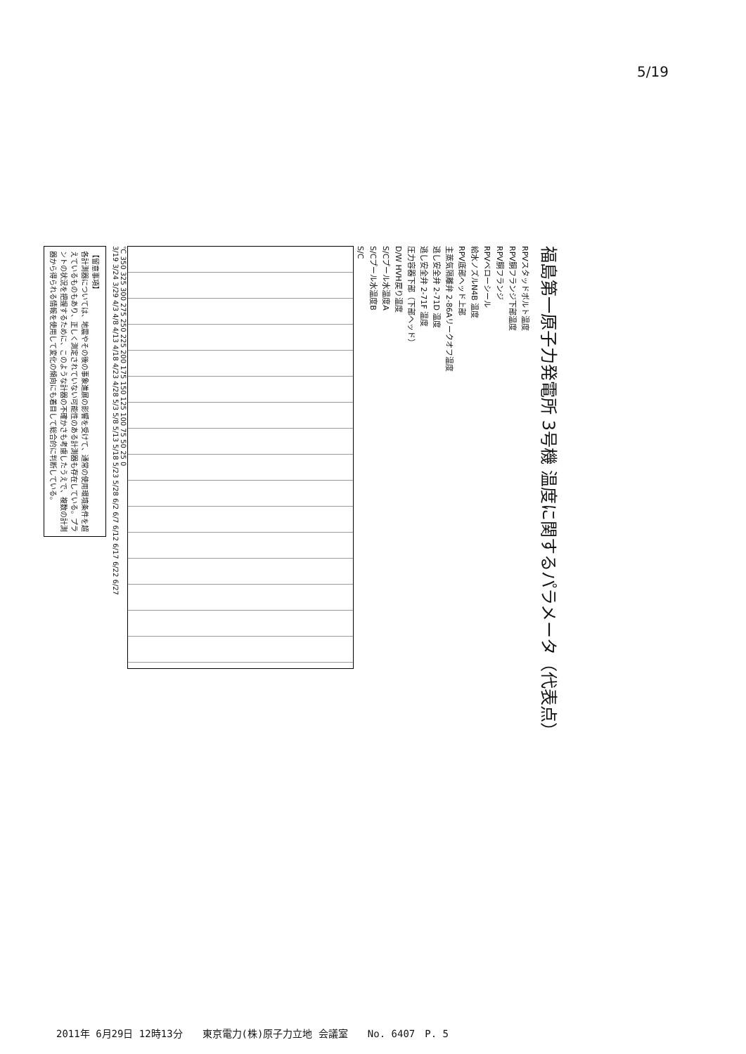5/19
福島第一原子力発電所 3号機 温度に関するパラメータ（代表点）
RPVスタッドボルト温度
RPV胴フランジ下部温度
RPV胴フランジ
RPVベローシール
給水ノズルN4B 温度
RPV底部ヘッド上部
主蒸気隔離弁 2-86Aリークオフ温度
逃し安全弁 2-71D 温度
逃し安全弁 2-71F 温度
圧力容器下部（下部ヘッド）
D/W HVH戻り温度
S/Cプール水温度A
S/Cプール水温度B
S/C
℃ 350 325 300 275 250 225 200 175 150 125 100 75 50 25 0
3/19 3/24 3/29 4/3 4/8 4/13 4/18 4/23 4/28 5/3 5/8 5/13 5/18 5/23 5/28 6/2 6/7 6/12 6/17 6/22 6/27
【留意事項】
各計測器については、地震やその後の事象進展の影響を受けて、通常の使用環境条件を超えているものもあり、正しく測定されていない可能性のある計測器も存在している。プラントの状況を把握するために、このような計器の不確かさも考慮したうえで、複数の計測器から得られる情報を使用して変化の傾向にも着目して総合的に判断している。
2011年 6月29日 12時13分　　東京電力(株)原子力立地 会議室　　No. 6407　P. 5